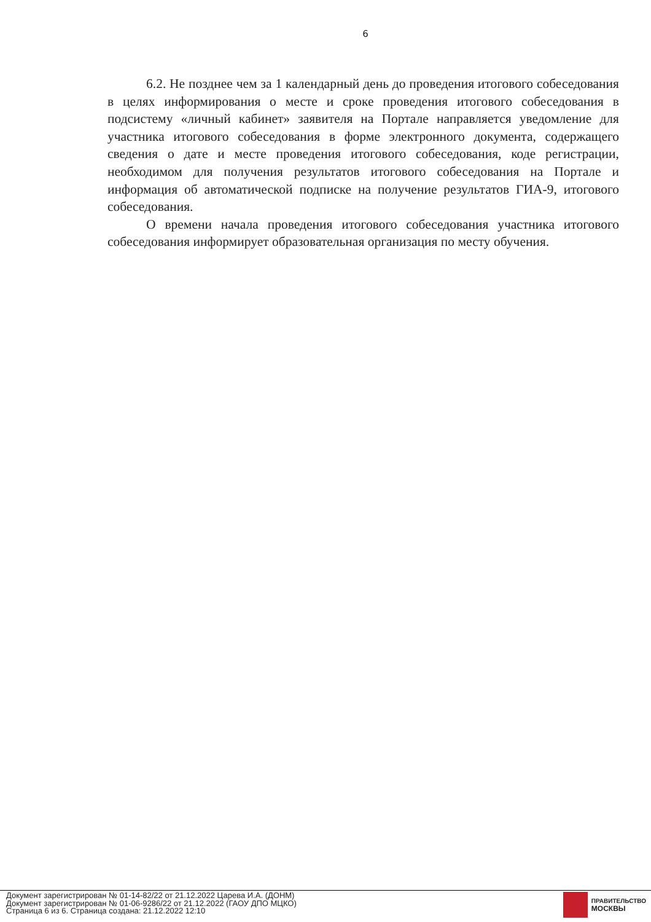6
6.2. Не позднее чем за 1 календарный день до проведения итогового собеседования в целях информирования о месте и сроке проведения итогового собеседования в подсистему «личный кабинет» заявителя на Портале направляется уведомление для участника итогового собеседования в форме электронного документа, содержащего сведения о дате и месте проведения итогового собеседования, коде регистрации, необходимом для получения результатов итогового собеседования на Портале и информация об автоматической подписке на получение результатов ГИА-9, итогового собеседования.
О времени начала проведения итогового собеседования участника итогового собеседования информирует образовательная организация по месту обучения.
Документ зарегистрирован № 01-14-82/22 от 21.12.2022 Царева И.А. (ДОНМ)
Документ зарегистрирован № 01-06-9286/22 от 21.12.2022 (ГАОУ ДПО МЦКО)
Страница 6 из 6. Страница создана: 21.12.2022 12:10
ПРАВИТЕЛЬСТВО
МОСКВЫ